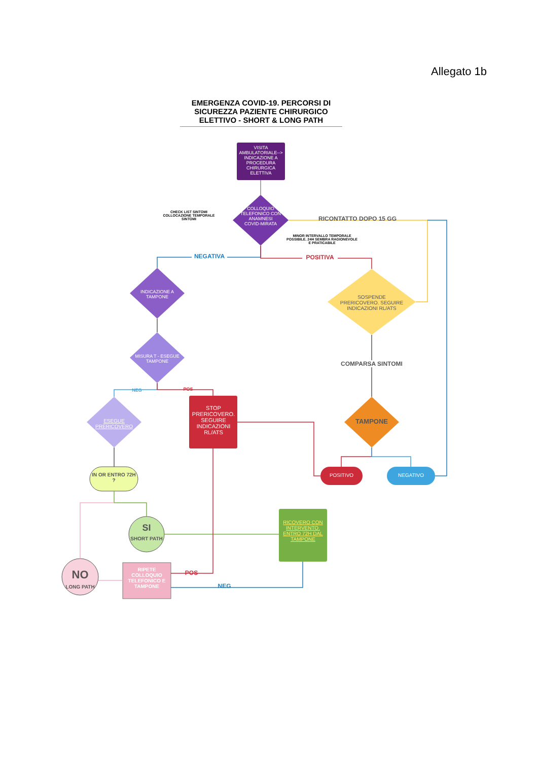Allegato 1b
EMERGENZA COVID-19. PERCORSI DI SICUREZZA PAZIENTE CHIRURGICO ELETTIVO - SHORT & LONG PATH
VISITA AMBULATORIALE--> INDICAZIONE A PROCEDURA CHIRURGICA ELETTIVA
CHECK LIST SINTOMI COLLOCAZIONE TEMPORALE SINTOMI
COLLOQUIO TELEFONICO CON ANAMNESI COVID-MIRATA
RICONTATTO DOPO 15 GG
MINOR INTERVALLO TEMPORALE POSSIBILE. 24H SEMBRA RAGIONEVOLE E PRATICABILE
NEGATIVA POSITIVA
INDICAZIONE A TAMPONE
SOSPENDE PRERICOVERO. SEGUIRE INDICAZIONI RL/ATS
MISURA T - ESEGUE TAMPONE
COMPARSA SINTOMI
NEG POS
ESEGUE PRERICOVERO
STOP PRERICOVERO. SEGUIRE INDICAZIONI RL/ATS
TAMPONE
POSITIVO NEGATIVO
IN OR ENTRO 72H ?
SI
SHORT PATH
RICOVERO CON INTERVENTO. ENTRO 72H DAL TAMPONE
NO
LONG PATH
RIPETE COLLOQUIO TELEFONICO E TAMPONE
POS
NEG